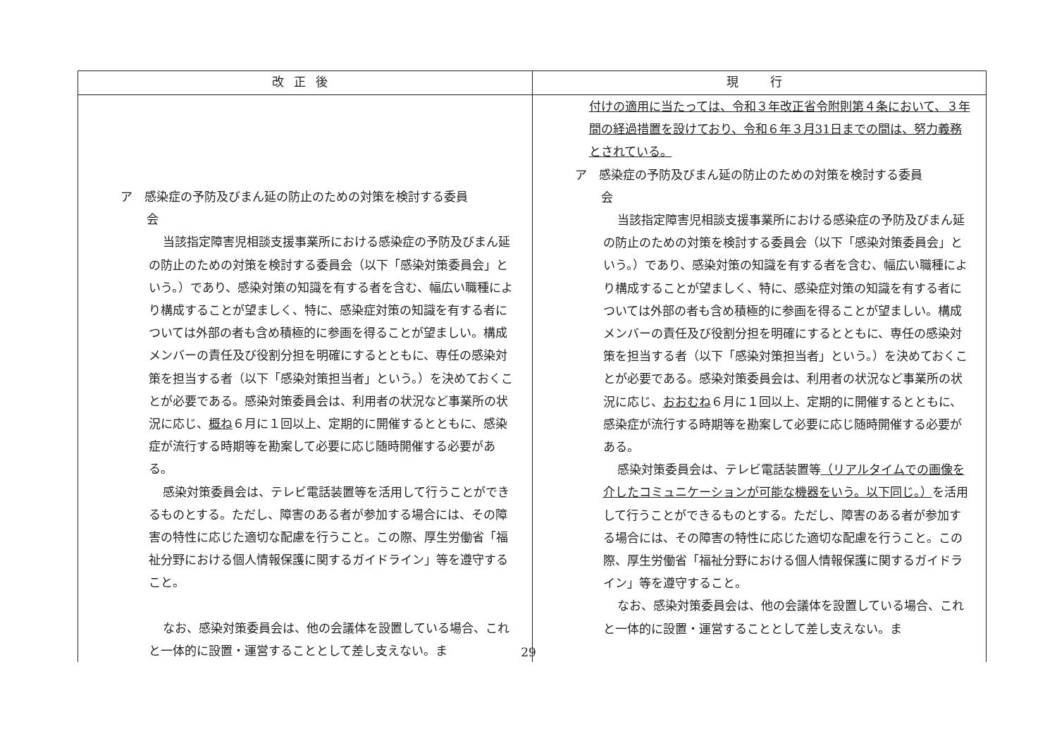| 改正後 | 現 行 |
| --- | --- |
| ア 感染症の予防及びまん延の防止のための対策を検討する委員 会 当該指定障害児相談支援事業所における感染症の予防及びまん延の防止のための対策を検討する委員会（以下「感染対策委員会」という。）であり、感染対策の知識を有する者を含む、幅広い職種により構成することが望ましく、特に、感染症対策の知識を有する者については外部の者も含め積極的に参画を得ることが望ましい。構成メンバーの責任及び役割分担を明確にするとともに、専任の感染対策を担当する者（以下「感染対策担当者」という。）を決めておくことが必要である。感染対策委員会は、利用者の状況など事業所の状況に応じ、 概ね ６月に１回以上、定期的に開催するとともに、感染症が流行する時期等を勘案して必要に応じ随時開催する必要がある。 感染対策委員会は、テレビ電話装置等を活用して行うことができるものとする。ただし、障害のある者が参加する場合には、その障害の特性に応じた適切な配慮を行うこと。この際、厚生労働省「福祉分野における個人情報保護に関するガイドライン」等を遵守すること。 なお、感染対策委員会は、他の会議体を設置している場合、これと一体的に設置・運営することとして差し支えない。ま | 付けの適用に当たっては、令和３年改正省令附則第４条において、３年間の経過措置を設けており、令和６年３月31日までの間は、努力義務とされている。 ア 感染症の予防及びまん延の防止のための対策を検討する委員 会 当該指定障害児相談支援事業所における感染症の予防及びまん延の防止のための対策を検討する委員会（以下「感染対策委員会」という。）であり、感染対策の知識を有する者を含む、幅広い職種により構成することが望ましく、特に、感染症対策の知識を有する者については外部の者も含め積極的に参画を得ることが望ましい。構成メンバーの責任及び役割分担を明確にするとともに、専任の感染対策を担当する者（以下「感染対策担当者」という。）を決めておくことが必要である。感染対策委員会は、利用者の状況など事業所の状況に応じ、 おおむね ６月に１回以上、定期的に開催するとともに、感染症が流行する時期等を勘案して必要に応じ随時開催する必要がある。 感染対策委員会は、テレビ電話装置等 （リアルタイムでの画像を介したコミュニケーションが可能な機器をいう。以下同じ。） を活用して行うことができるものとする。ただし、障害のある者が参加する場合には、その障害の特性に応じた適切な配慮を行うこと。この際、厚生労働省「福祉分野における個人情報保護に関するガイドライン」等を遵守すること。 なお、感染対策委員会は、他の会議体を設置している場合、これと一体的に設置・運営することとして差し支えない。ま |
29